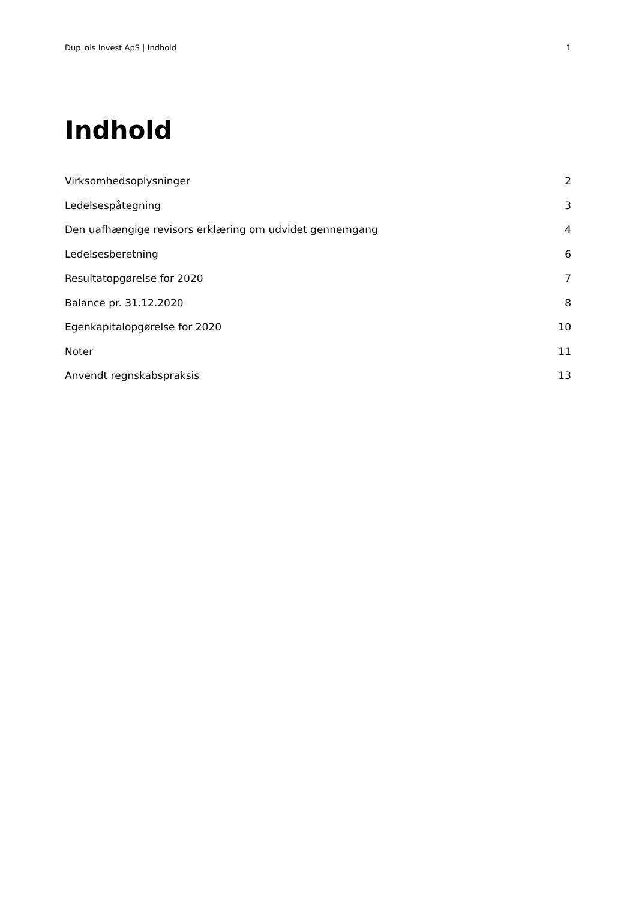Dup_nis Invest ApS | Indhold 1
Indhold
Virksomhedsoplysninger 2
Ledelsespåtegning 3
Den uafhængige revisors erklæring om udvidet gennemgang 4
Ledelsesberetning 6
Resultatopgørelse for 2020 7
Balance pr. 31.12.2020 8
Egenkapitalopgørelse for 2020 10
Noter 11
Anvendt regnskabspraksis 13